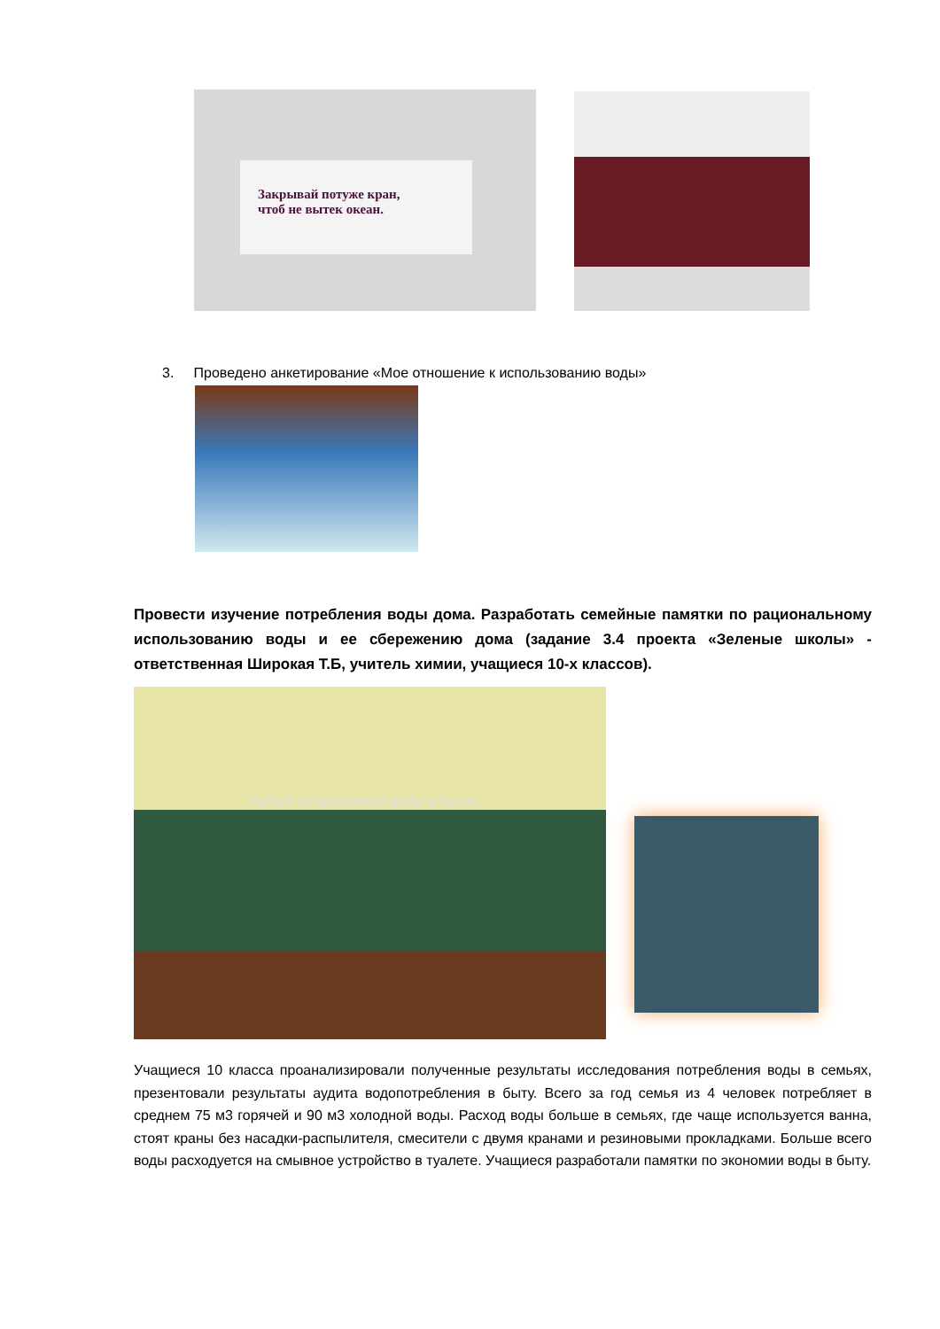Закрывай потуже кран,
чтоб не вытек океан.
3. Проведено анкетирование «Мое отношение к использованию воды»
Провести изучение потребления воды дома. Разработать семейные памятки по рациональному использованию воды и ее сбережению дома (задание 3.4 проекта «Зеленые школы» - ответственная Широкая Т.Б, учитель химии, учащиеся 10-х классов).
Аудит потребления воды в быту
Учащиеся 10 класса проанализировали полученные результаты исследования потребления воды в семьях, презентовали результаты аудита водопотребления в быту. Всего за год семья из 4 человек потребляет в среднем 75 м3 горячей и 90 м3 холодной воды. Расход воды больше в семьях, где чаще используется ванна, стоят краны без насадки-распылителя, смесители с двумя кранами и резиновыми прокладками. Больше всего воды расходуется на смывное устройство в туалете. Учащиеся разработали памятки по экономии воды в быту.